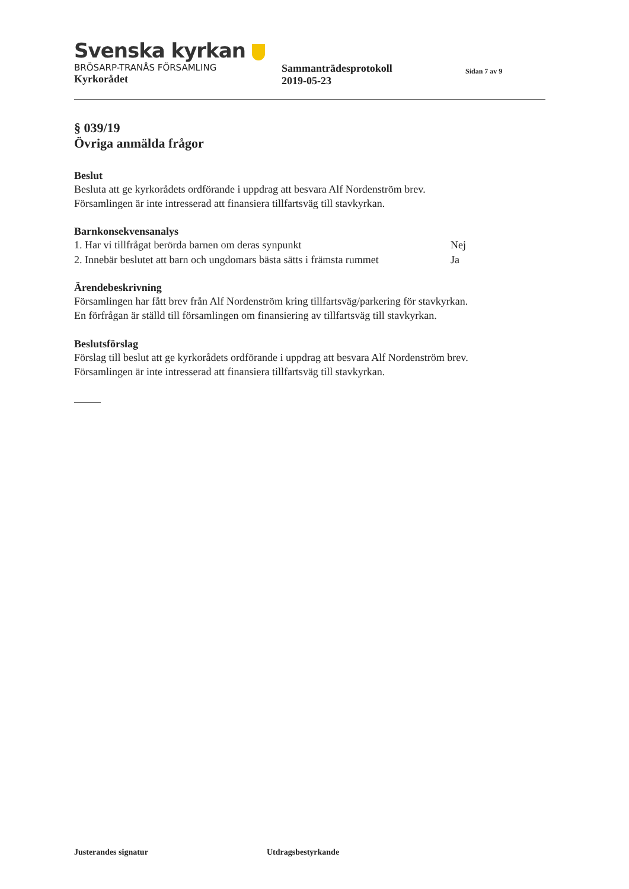Svenska kyrkan
BRÖSARP-TRANÅS FÖRSAMLING
Kyrkorådet
Sammanträdesprotokoll
2019-05-23
Sidan 7 av 9
§ 039/19
Övriga anmälda frågor
Beslut
Besluta att ge kyrkorådets ordförande i uppdrag att besvara Alf Nordenström brev.
Församlingen är inte intresserad att finansiera tillfartsväg till stavkyrkan.
Barnkonsekvensanalys
| 1. Har vi tillfrågat berörda barnen om deras synpunkt | Nej |
| 2. Innebär beslutet att barn och ungdomars bästa sätts i främsta rummet | Ja |
Ärendebeskrivning
Församlingen har fått brev från Alf Nordenström kring tillfartsväg/parkering för stavkyrkan.
En förfrågan är ställd till församlingen om finansiering av tillfartsväg till stavkyrkan.
Beslutsförslag
Förslag till beslut att ge kyrkorådets ordförande i uppdrag att besvara Alf Nordenström brev.
Församlingen är inte intresserad att finansiera tillfartsväg till stavkyrkan.
Justerandes signatur Utdragsbestyrkande